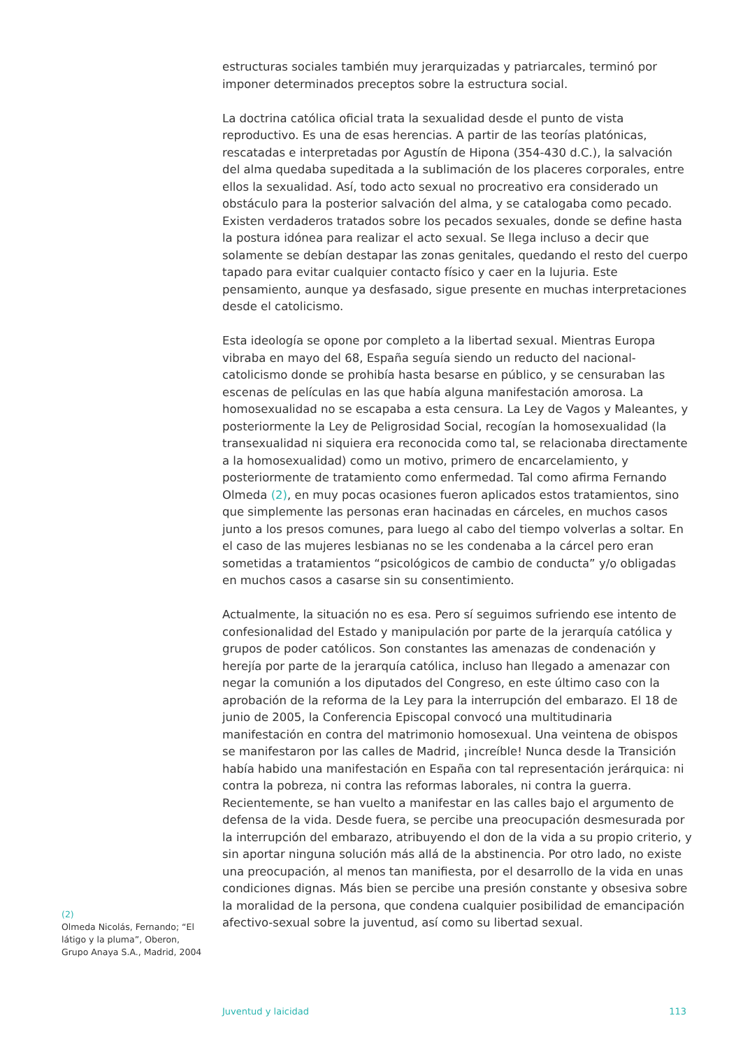estructuras sociales también muy jerarquizadas y patriarcales, terminó por imponer determinados preceptos sobre la estructura social.
La doctrina católica oficial trata la sexualidad desde el punto de vista reproductivo. Es una de esas herencias. A partir de las teorías platónicas, rescatadas e interpretadas por Agustín de Hipona (354-430 d.C.), la salvación del alma quedaba supeditada a la sublimación de los placeres corporales, entre ellos la sexualidad. Así, todo acto sexual no procreativo era considerado un obstáculo para la posterior salvación del alma, y se catalogaba como pecado. Existen verdaderos tratados sobre los pecados sexuales, donde se define hasta la postura idónea para realizar el acto sexual. Se llega incluso a decir que solamente se debían destapar las zonas genitales, quedando el resto del cuerpo tapado para evitar cualquier contacto físico y caer en la lujuria. Este pensamiento, aunque ya desfasado, sigue presente en muchas interpretaciones desde el catolicismo.
Esta ideología se opone por completo a la libertad sexual. Mientras Europa vibraba en mayo del 68, España seguía siendo un reducto del nacional-catolicismo donde se prohibía hasta besarse en público, y se censuraban las escenas de películas en las que había alguna manifestación amorosa. La homosexualidad no se escapaba a esta censura. La Ley de Vagos y Maleantes, y posteriormente la Ley de Peligrosidad Social, recogían la homosexualidad (la transexualidad ni siquiera era reconocida como tal, se relacionaba directamente a la homosexualidad) como un motivo, primero de encarcelamiento, y posteriormente de tratamiento como enfermedad. Tal como afirma Fernando Olmeda (2), en muy pocas ocasiones fueron aplicados estos tratamientos, sino que simplemente las personas eran hacinadas en cárceles, en muchos casos junto a los presos comunes, para luego al cabo del tiempo volverlas a soltar. En el caso de las mujeres lesbianas no se les condenaba a la cárcel pero eran sometidas a tratamientos “psicológicos de cambio de conducta” y/o obligadas en muchos casos a casarse sin su consentimiento.
Actualmente, la situación no es esa. Pero sí seguimos sufriendo ese intento de confesionalidad del Estado y manipulación por parte de la jerarquía católica y grupos de poder católicos. Son constantes las amenazas de condenación y herejía por parte de la jerarquía católica, incluso han llegado a amenazar con negar la comunión a los diputados del Congreso, en este último caso con la aprobación de la reforma de la Ley para la interrupción del embarazo. El 18 de junio de 2005, la Conferencia Episcopal convocó una multitudinaria manifestación en contra del matrimonio homosexual. Una veintena de obispos se manifestaron por las calles de Madrid, ¡increíble! Nunca desde la Transición había habido una manifestación en España con tal representación jerárquica: ni contra la pobreza, ni contra las reformas laborales, ni contra la guerra. Recientemente, se han vuelto a manifestar en las calles bajo el argumento de defensa de la vida. Desde fuera, se percibe una preocupación desmesurada por la interrupción del embarazo, atribuyendo el don de la vida a su propio criterio, y sin aportar ninguna solución más allá de la abstinencia. Por otro lado, no existe una preocupación, al menos tan manifiesta, por el desarrollo de la vida en unas condiciones dignas. Más bien se percibe una presión constante y obsesiva sobre la moralidad de la persona, que condena cualquier posibilidad de emancipación afectivo-sexual sobre la juventud, así como su libertad sexual.
(2)
Olmeda Nicolás, Fernando; “El látigo y la pluma”, Oberon, Grupo Anaya S.A., Madrid, 2004
Juventud y laicidad 113